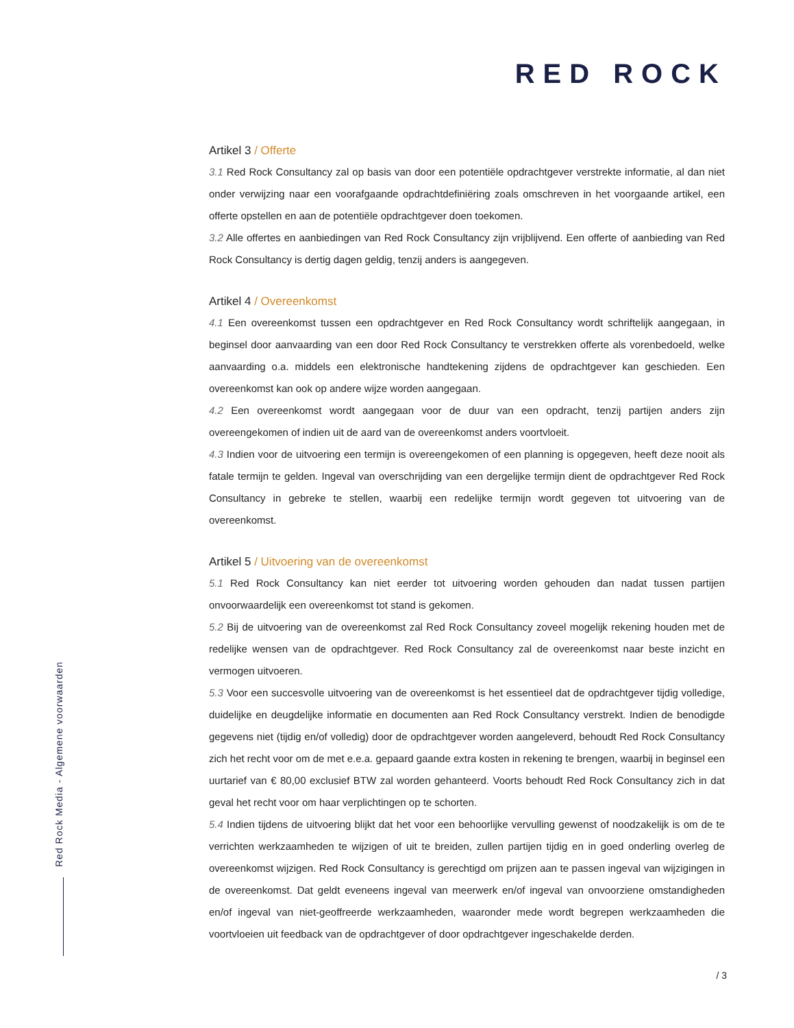RED ROCK
Artikel 3 / Offerte
3.1 Red Rock Consultancy zal op basis van door een potentiële opdrachtgever verstrekte informatie, al dan niet onder verwijzing naar een voorafgaande opdrachtdefiniëring zoals omschreven in het voorgaande artikel, een offerte opstellen en aan de potentiële opdrachtgever doen toekomen.
3.2 Alle offertes en aanbiedingen van Red Rock Consultancy zijn vrijblijvend. Een offerte of aanbieding van Red Rock Consultancy is dertig dagen geldig, tenzij anders is aangegeven.
Artikel 4 / Overeenkomst
4.1 Een overeenkomst tussen een opdrachtgever en Red Rock Consultancy wordt schriftelijk aangegaan, in beginsel door aanvaarding van een door Red Rock Consultancy te verstrekken offerte als vorenbedoeld, welke aanvaarding o.a. middels een elektronische handtekening zijdens de opdrachtgever kan geschieden. Een overeenkomst kan ook op andere wijze worden aangegaan.
4.2 Een overeenkomst wordt aangegaan voor de duur van een opdracht, tenzij partijen anders zijn overeengekomen of indien uit de aard van de overeenkomst anders voortvloeit.
4.3 Indien voor de uitvoering een termijn is overeengekomen of een planning is opgegeven, heeft deze nooit als fatale termijn te gelden. Ingeval van overschrijding van een dergelijke termijn dient de opdrachtgever Red Rock Consultancy in gebreke te stellen, waarbij een redelijke termijn wordt gegeven tot uitvoering van de overeenkomst.
Artikel 5 / Uitvoering van de overeenkomst
5.1 Red Rock Consultancy kan niet eerder tot uitvoering worden gehouden dan nadat tussen partijen onvoorwaardelijk een overeenkomst tot stand is gekomen.
5.2 Bij de uitvoering van de overeenkomst zal Red Rock Consultancy zoveel mogelijk rekening houden met de redelijke wensen van de opdrachtgever. Red Rock Consultancy zal de overeenkomst naar beste inzicht en vermogen uitvoeren.
5.3 Voor een succesvolle uitvoering van de overeenkomst is het essentieel dat de opdrachtgever tijdig volledige, duidelijke en deugdelijke informatie en documenten aan Red Rock Consultancy verstrekt. Indien de benodigde gegevens niet (tijdig en/of volledig) door de opdrachtgever worden aangeleverd, behoudt Red Rock Consultancy zich het recht voor om de met e.e.a. gepaard gaande extra kosten in rekening te brengen, waarbij in beginsel een uurtarief van € 80,00 exclusief BTW zal worden gehanteerd. Voorts behoudt Red Rock Consultancy zich in dat geval het recht voor om haar verplichtingen op te schorten.
5.4 Indien tijdens de uitvoering blijkt dat het voor een behoorlijke vervulling gewenst of noodzakelijk is om de te verrichten werkzaamheden te wijzigen of uit te breiden, zullen partijen tijdig en in goed onderling overleg de overeenkomst wijzigen. Red Rock Consultancy is gerechtigd om prijzen aan te passen ingeval van wijzigingen in de overeenkomst. Dat geldt eveneens ingeval van meerwerk en/of ingeval van onvoorziene omstandigheden en/of ingeval van niet-geoffreerde werkzaamheden, waaronder mede wordt begrepen werkzaamheden die voortvloeien uit feedback van de opdrachtgever of door opdrachtgever ingeschakelde derden.
Red Rock Media - Algemene voorwaarden
/ 3